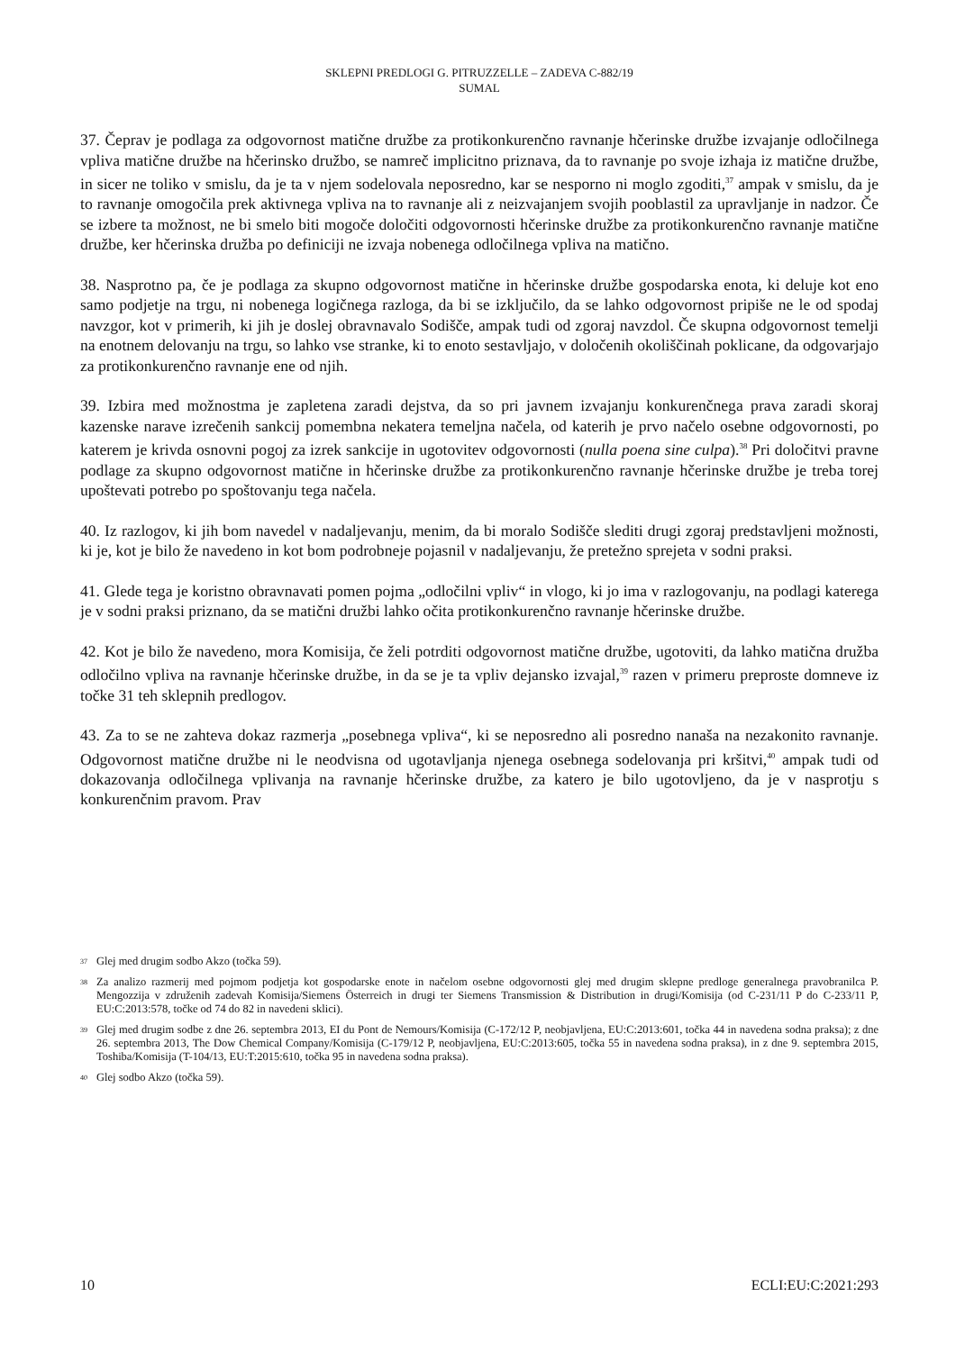SKLEPNI PREDLOGI G. PITRUZZELLE – ZADEVA C-882/19
SUMAL
37. Čeprav je podlaga za odgovornost matične družbe za protikonkurenčno ravnanje hčerinske družbe izvajanje odločilnega vpliva matične družbe na hčerinsko družbo, se namreč implicitno priznava, da to ravnanje po svoje izhaja iz matične družbe, in sicer ne toliko v smislu, da je ta v njem sodelovala neposredno, kar se nesporno ni moglo zgoditi,<sup>37</sup> ampak v smislu, da je to ravnanje omogočila prek aktivnega vpliva na to ravnanje ali z neizvajanjem svojih pooblastil za upravljanje in nadzor. Če se izbere ta možnost, ne bi smelo biti mogoče določiti odgovornosti hčerinske družbe za protikonkurenčno ravnanje matične družbe, ker hčerinska družba po definiciji ne izvaja nobenega odločilnega vpliva na matično.
38. Nasprotno pa, če je podlaga za skupno odgovornost matične in hčerinske družbe gospodarska enota, ki deluje kot eno samo podjetje na trgu, ni nobenega logičnega razloga, da bi se izključilo, da se lahko odgovornost pripiše ne le od spodaj navzgor, kot v primerih, ki jih je doslej obravnavalo Sodišče, ampak tudi od zgoraj navzdol. Če skupna odgovornost temelji na enotnem delovanju na trgu, so lahko vse stranke, ki to enoto sestavljajo, v določenih okoliščinah poklicane, da odgovarjajo za protikonkurenčno ravnanje ene od njih.
39. Izbira med možnostma je zapletena zaradi dejstva, da so pri javnem izvajanju konkurenčnega prava zaradi skoraj kazenske narave izrečenih sankcij pomembna nekatera temeljna načela, od katerih je prvo načelo osebne odgovornosti, po katerem je krivda osnovni pogoj za izrek sankcije in ugotovitev odgovornosti (nulla poena sine culpa).<sup>38</sup> Pri določitvi pravne podlage za skupno odgovornost matične in hčerinske družbe za protikonkurenčno ravnanje hčerinske družbe je treba torej upoštevati potrebo po spoštovanju tega načela.
40. Iz razlogov, ki jih bom navedel v nadaljevanju, menim, da bi moralo Sodišče slediti drugi zgoraj predstavljeni možnosti, ki je, kot je bilo že navedeno in kot bom podrobneje pojasnil v nadaljevanju, že pretežno sprejeta v sodni praksi.
41. Glede tega je koristno obravnavati pomen pojma „odločilni vpliv“ in vlogo, ki jo ima v razlogovanju, na podlagi katerega je v sodni praksi priznano, da se matični družbi lahko očita protikonkurenčno ravnanje hčerinske družbe.
42. Kot je bilo že navedeno, mora Komisija, če želi potrditi odgovornost matične družbe, ugotoviti, da lahko matična družba odločilno vpliva na ravnanje hčerinske družbe, in da se je ta vpliv dejansko izvajal,<sup>39</sup> razen v primeru preproste domneve iz točke 31 teh sklepnih predlogov.
43. Za to se ne zahteva dokaz razmerja „posebnega vpliva“, ki se neposredno ali posredno nanaša na nezakonito ravnanje. Odgovornost matične družbe ni le neodvisna od ugotavljanja njenega osebnega sodelovanja pri kršitvi,<sup>40</sup> ampak tudi od dokazovanja odločilnega vplivanja na ravnanje hčerinske družbe, za katero je bilo ugotovljeno, da je v nasprotju s konkurenčnim pravom. Prav
37 Glej med drugim sodbo Akzo (točka 59).
38 Za analizo razmerij med pojmom podjetja kot gospodarske enote in načelom osebne odgovornosti glej med drugim sklepne predloge generalnega pravobranilca P. Mengozzija v združenih zadevah Komisija/Siemens Österreich in drugi ter Siemens Transmission & Distribution in drugi/Komisija (od C-231/11 P do C-233/11 P, EU:C:2013:578, točke od 74 do 82 in navedeni sklici).
39 Glej med drugim sodbe z dne 26. septembra 2013, EI du Pont de Nemours/Komisija (C-172/12 P, neobjavljena, EU:C:2013:601, točka 44 in navedena sodna praksa); z dne 26. septembra 2013, The Dow Chemical Company/Komisija (C-179/12 P, neobjavljena, EU:C:2013:605, točka 55 in navedena sodna praksa), in z dne 9. septembra 2015, Toshiba/Komisija (T-104/13, EU:T:2015:610, točka 95 in navedena sodna praksa).
40 Glej sodbo Akzo (točka 59).
10 ECLI:EU:C:2021:293